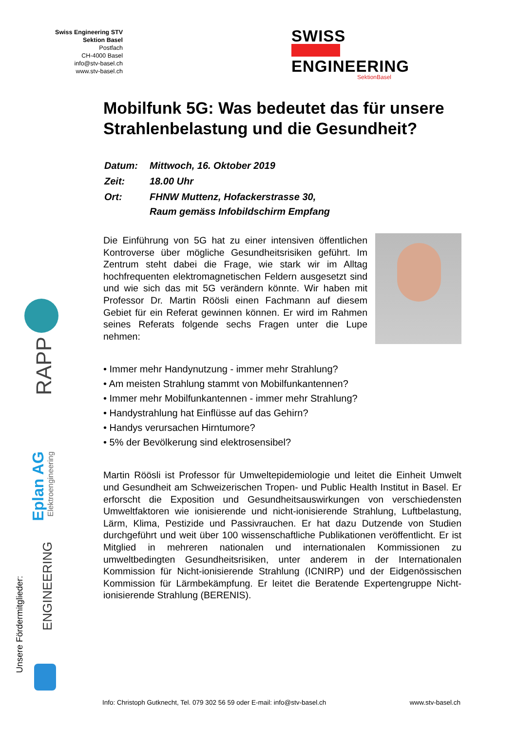Swiss Engineering STV
Sektion Basel
Postfach
CH-4000 Basel
info@stv-basel.ch
www.stv-basel.ch
SWISS
ENGINEERING
SektionBasel
Mobilfunk 5G: Was bedeutet das für unsere Strahlenbelastung und die Gesundheit?
| Datum: | Mittwoch, 16. Oktober 2019 |
| Zeit: | 18.00 Uhr |
| Ort: | FHNW Muttenz, Hofackerstrasse 30, Raum gemäss Infobildschirm Empfang |
Die Einführung von 5G hat zu einer intensiven öffentlichen Kontroverse über mögliche Gesundheitsrisiken geführt. Im Zentrum steht dabei die Frage, wie stark wir im Alltag hochfrequenten elektromagnetischen Feldern ausgesetzt sind und wie sich das mit 5G verändern könnte. Wir haben mit Professor Dr. Martin Röösli einen Fachmann auf diesem Gebiet für ein Referat gewinnen können. Er wird im Rahmen seines Referats folgende sechs Fragen unter die Lupe nehmen:
• Immer mehr Handynutzung - immer mehr Strahlung?
• Am meisten Strahlung stammt von Mobilfunkantennen?
• Immer mehr Mobilfunkantennen - immer mehr Strahlung?
• Handystrahlung hat Einflüsse auf das Gehirn?
• Handys verursachen Hirntumore?
• 5% der Bevölkerung sind elektrosensibel?
Martin Röösli ist Professor für Umweltepidemiologie und leitet die Einheit Umwelt und Gesundheit am Schweizerischen Tropen- und Public Health Institut in Basel. Er erforscht die Exposition und Gesundheitsauswirkungen von verschiedensten Umweltfaktoren wie ionisierende und nicht-ionisierende Strahlung, Luftbelastung, Lärm, Klima, Pestizide und Passivrauchen. Er hat dazu Dutzende von Studien durchgeführt und weit über 100 wissenschaftliche Publikationen veröffentlicht. Er ist Mitglied in mehreren nationalen und internationalen Kommissionen zu umweltbedingten Gesundheitsrisiken, unter anderem in der Internationalen Kommission für Nicht-ionisierende Strahlung (ICNIRP) und der Eidgenössischen Kommission für Lärmbekämpfung. Er leitet die Beratende Expertengruppe Nicht-ionisierende Strahlung (BERENIS).
Unsere Fördermitglieder:
RAPP
Eplan AG
Elektroengineering
ENGINEERING
Info: Christoph Gutknecht, Tel. 079 302 56 59 oder E-mail: info@stv-basel.ch www.stv-basel.ch